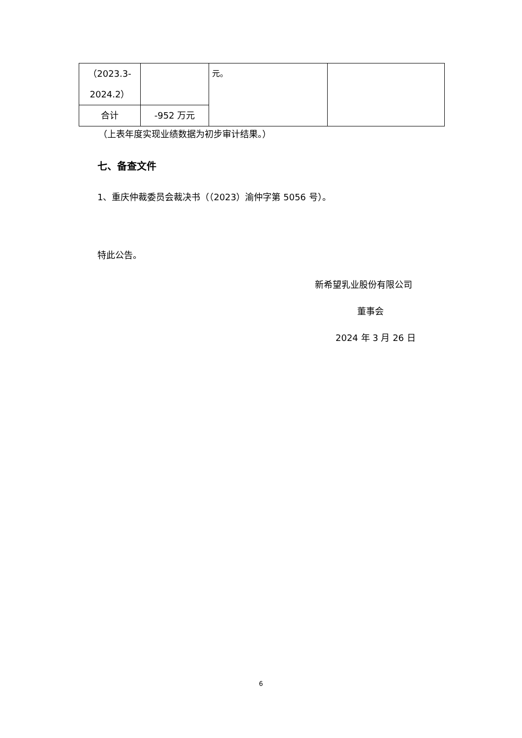| （2023.3- 2024.2） | | 元。 | |
| 合计 | -952 万元 | | |
（上表年度实现业绩数据为初步审计结果。）
七、备查文件
1、重庆仲裁委员会裁决书（（2023）渝仲字第 5056 号）。
特此公告。
新希望乳业股份有限公司
董事会
2024 年 3 月 26 日
6